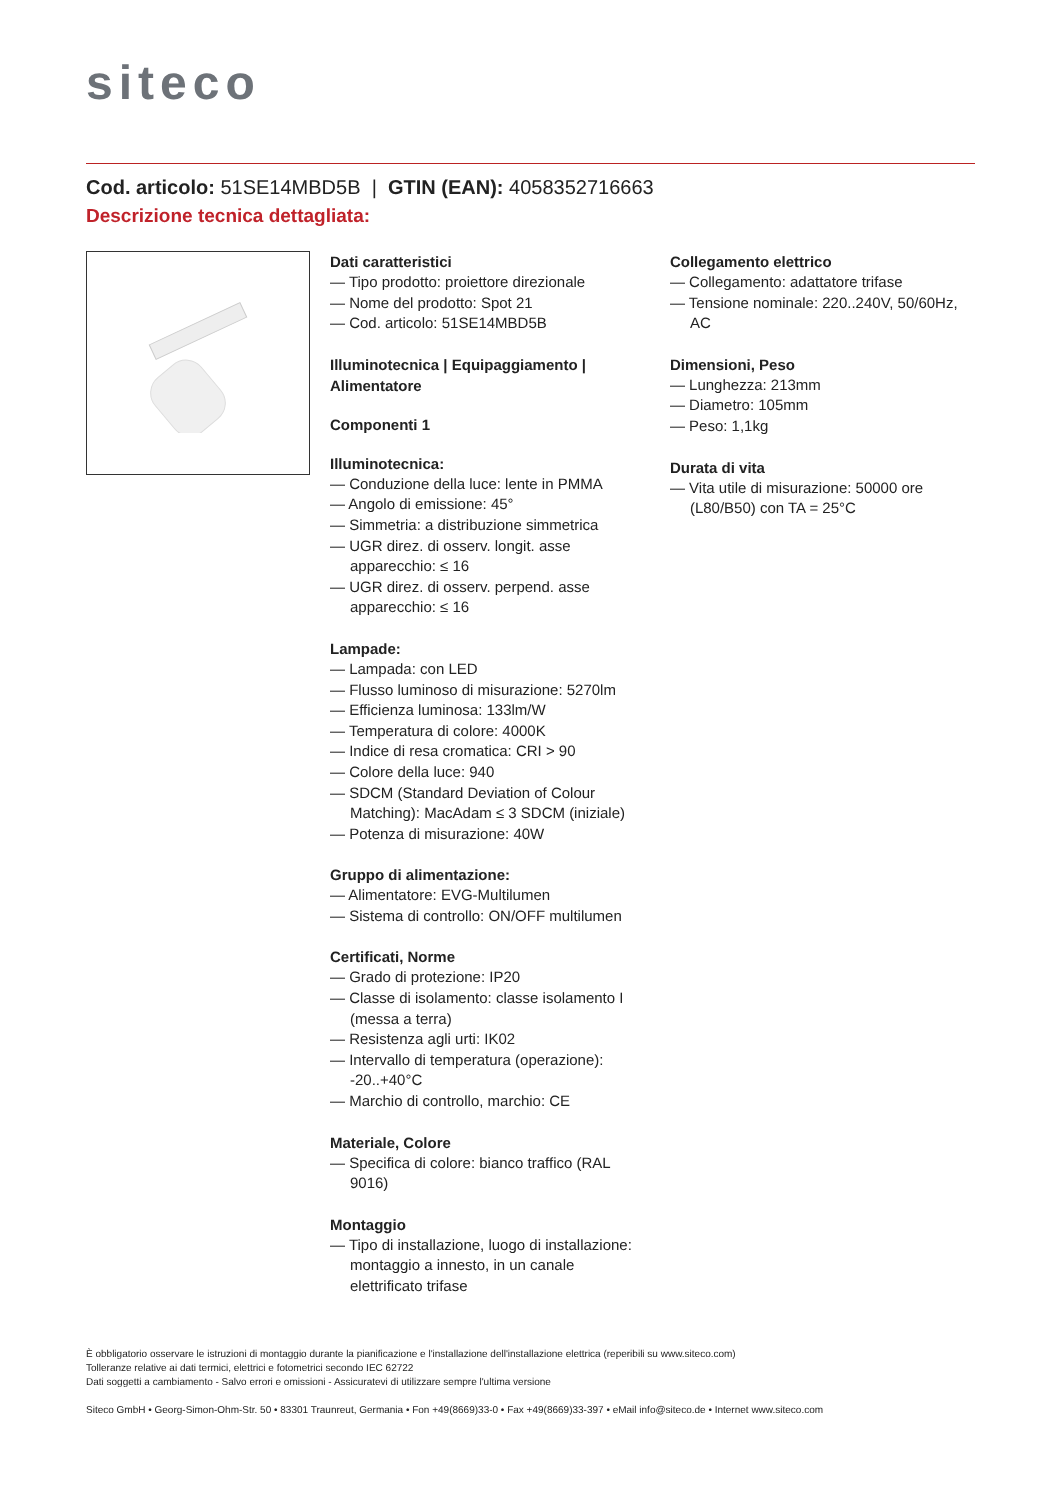siteco
Cod. articolo: 51SE14MBD5B | GTIN (EAN): 4058352716663
Descrizione tecnica dettagliata:
Dati caratteristici
— Tipo prodotto: proiettore direzionale
— Nome del prodotto: Spot 21
— Cod. articolo: 51SE14MBD5B
Illuminotecnica | Equipaggiamento | Alimentatore
Componenti 1
Illuminotecnica:
— Conduzione della luce: lente in PMMA
— Angolo di emissione: 45°
— Simmetria: a distribuzione simmetrica
— UGR direz. di osserv. longit. asse apparecchio: ≤ 16
— UGR direz. di osserv. perpend. asse apparecchio: ≤ 16
Lampade:
— Lampada: con LED
— Flusso luminoso di misurazione: 5270lm
— Efficienza luminosa: 133lm/W
— Temperatura di colore: 4000K
— Indice di resa cromatica: CRI > 90
— Colore della luce: 940
— SDCM (Standard Deviation of Colour Matching): MacAdam ≤ 3 SDCM (iniziale)
— Potenza di misurazione: 40W
Gruppo di alimentazione:
— Alimentatore: EVG-Multilumen
— Sistema di controllo: ON/OFF multilumen
Certificati, Norme
— Grado di protezione: IP20
— Classe di isolamento: classe isolamento I (messa a terra)
— Resistenza agli urti: IK02
— Intervallo di temperatura (operazione): -20..+40°C
— Marchio di controllo, marchio: CE
Materiale, Colore
— Specifica di colore: bianco traffico (RAL 9016)
Montaggio
— Tipo di installazione, luogo di installazione: montaggio a innesto, in un canale elettrificato trifase
Collegamento elettrico
— Collegamento: adattatore trifase
— Tensione nominale: 220..240V, 50/60Hz, AC
Dimensioni, Peso
— Lunghezza: 213mm
— Diametro: 105mm
— Peso: 1,1kg
Durata di vita
— Vita utile di misurazione: 50000 ore (L80/B50) con TA = 25°C
È obbligatorio osservare le istruzioni di montaggio durante la pianificazione e l'installazione dell'installazione elettrica (reperibili su www.siteco.com)
Tolleranze relative ai dati termici, elettrici e fotometrici secondo IEC 62722
Dati soggetti a cambiamento - Salvo errori e omissioni - Assicuratevi di utilizzare sempre l'ultima versione
Siteco GmbH • Georg-Simon-Ohm-Str. 50 • 83301 Traunreut, Germania • Fon +49(8669)33-0 • Fax +49(8669)33-397 • eMail info@siteco.de • Internet www.siteco.com